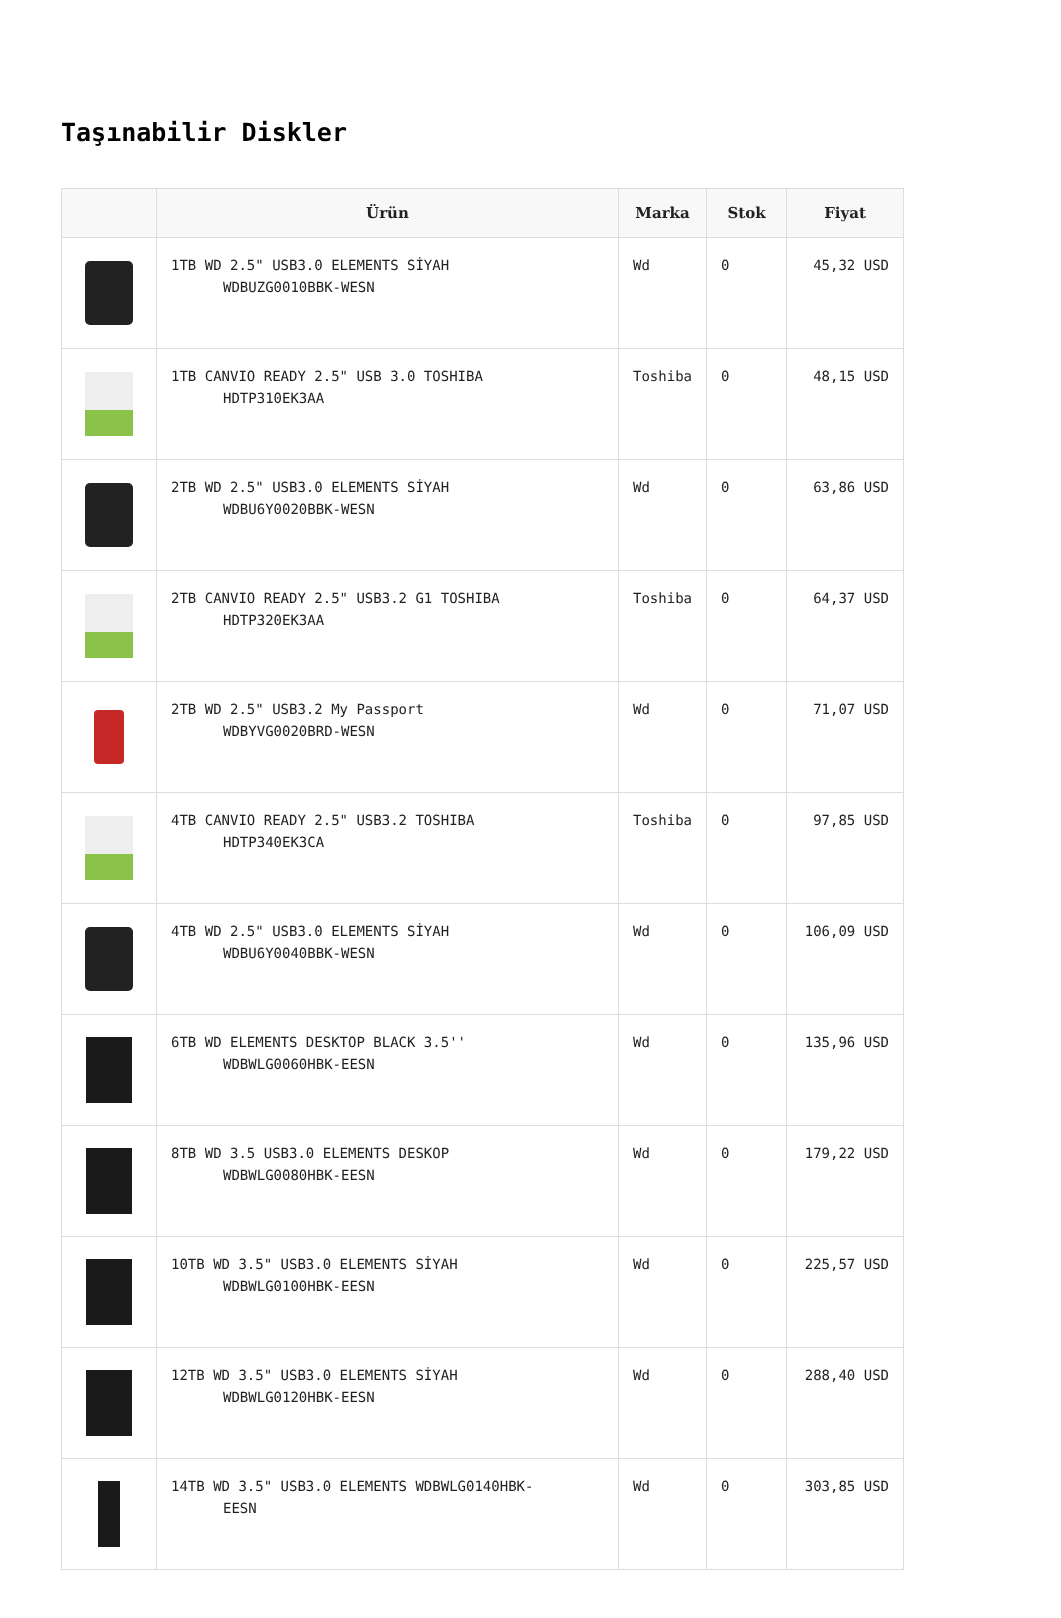Taşınabilir Diskler
| | Ürün | Marka | Stok | Fiyat |
| --- | --- | --- | --- | --- |
| | 1TB WD 2.5" USB3.0 ELEMENTS SİYAH WDBUZG0010BBK-WESN | Wd | 0 | 45,32 USD |
| | 1TB CANVIO READY 2.5" USB 3.0 TOSHIBA HDTP310EK3AA | Toshiba | 0 | 48,15 USD |
| | 2TB WD 2.5" USB3.0 ELEMENTS SİYAH WDBU6Y0020BBK-WESN | Wd | 0 | 63,86 USD |
| | 2TB CANVIO READY 2.5" USB3.2 G1 TOSHIBA HDTP320EK3AA | Toshiba | 0 | 64,37 USD |
| | 2TB WD 2.5" USB3.2 My Passport WDBYVG0020BRD-WESN | Wd | 0 | 71,07 USD |
| | 4TB CANVIO READY 2.5" USB3.2 TOSHIBA HDTP340EK3CA | Toshiba | 0 | 97,85 USD |
| | 4TB WD 2.5" USB3.0 ELEMENTS SİYAH WDBU6Y0040BBK-WESN | Wd | 0 | 106,09 USD |
| | 6TB WD ELEMENTS DESKTOP BLACK 3.5'' WDBWLG0060HBK-EESN | Wd | 0 | 135,96 USD |
| | 8TB WD 3.5 USB3.0 ELEMENTS DESKOP WDBWLG0080HBK-EESN | Wd | 0 | 179,22 USD |
| | 10TB WD 3.5" USB3.0 ELEMENTS SİYAH WDBWLG0100HBK-EESN | Wd | 0 | 225,57 USD |
| | 12TB WD 3.5" USB3.0 ELEMENTS SİYAH WDBWLG0120HBK-EESN | Wd | 0 | 288,40 USD |
| | 14TB WD 3.5" USB3.0 ELEMENTS WDBWLG0140HBK- EESN | Wd | 0 | 303,85 USD |